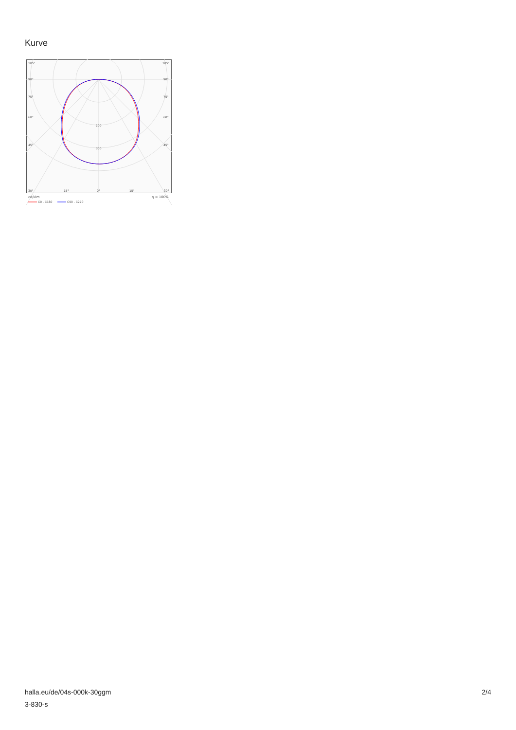Kurve
105°
105°
90°
90°
75°
75°
60°
60°
45°
45°
200
300
30°
15°
0°
15°
30°
cd/klm
η = 100%
C0 - C180
C90 - C270
halla.eu/de/04s-000k-30ggm
3-830-s
2/4